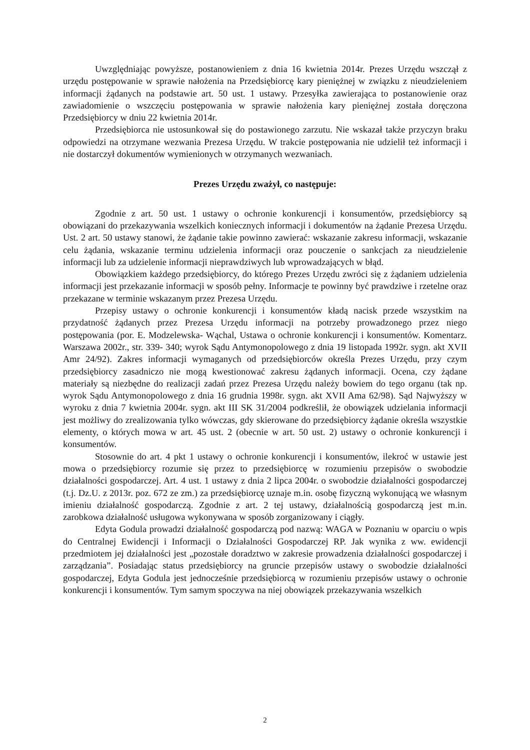Uwzględniając powyższe, postanowieniem z dnia 16 kwietnia 2014r. Prezes Urzędu wszczął z urzędu postępowanie w sprawie nałożenia na Przedsiębiorcę kary pieniężnej w związku z nieudzieleniem informacji żądanych na podstawie art. 50 ust. 1 ustawy. Przesyłka zawierająca to postanowienie oraz zawiadomienie o wszczęciu postępowania w sprawie nałożenia kary pieniężnej została doręczona Przedsiębiorcy w dniu 22 kwietnia 2014r.
Przedsiębiorca nie ustosunkował się do postawionego zarzutu. Nie wskazał także przyczyn braku odpowiedzi na otrzymane wezwania Prezesa Urzędu. W trakcie postępowania nie udzielił też informacji i nie dostarczył dokumentów wymienionych w otrzymanych wezwaniach.
Prezes Urzędu zważył, co następuje:
Zgodnie z art. 50 ust. 1 ustawy o ochronie konkurencji i konsumentów, przedsiębiorcy są obowiązani do przekazywania wszelkich koniecznych informacji i dokumentów na żądanie Prezesa Urzędu. Ust. 2 art. 50 ustawy stanowi, że żądanie takie powinno zawierać: wskazanie zakresu informacji, wskazanie celu żądania, wskazanie terminu udzielenia informacji oraz pouczenie o sankcjach za nieudzielenie informacji lub za udzielenie informacji nieprawdziwych lub wprowadzających w błąd.
Obowiązkiem każdego przedsiębiorcy, do którego Prezes Urzędu zwróci się z żądaniem udzielenia informacji jest przekazanie informacji w sposób pełny. Informacje te powinny być prawdziwe i rzetelne oraz przekazane w terminie wskazanym przez Prezesa Urzędu.
Przepisy ustawy o ochronie konkurencji i konsumentów kładą nacisk przede wszystkim na przydatność żądanych przez Prezesa Urzędu informacji na potrzeby prowadzonego przez niego postępowania (por. E. Modzelewska- Wąchal, Ustawa o ochronie konkurencji i konsumentów. Komentarz. Warszawa 2002r., str. 339- 340; wyrok Sądu Antymonopolowego z dnia 19 listopada 1992r. sygn. akt XVII Amr 24/92). Zakres informacji wymaganych od przedsiębiorców określa Prezes Urzędu, przy czym przedsiębiorcy zasadniczo nie mogą kwestionować zakresu żądanych informacji. Ocena, czy żądane materiały są niezbędne do realizacji zadań przez Prezesa Urzędu należy bowiem do tego organu (tak np. wyrok Sądu Antymonopolowego z dnia 16 grudnia 1998r. sygn. akt XVII Ama 62/98). Sąd Najwyższy w wyroku z dnia 7 kwietnia 2004r. sygn. akt III SK 31/2004 podkreślił, że obowiązek udzielania informacji jest możliwy do zrealizowania tylko wówczas, gdy skierowane do przedsiębiorcy żądanie określa wszystkie elementy, o których mowa w art. 45 ust. 2 (obecnie w art. 50 ust. 2) ustawy o ochronie konkurencji i konsumentów.
Stosownie do art. 4 pkt 1 ustawy o ochronie konkurencji i konsumentów, ilekroć w ustawie jest mowa o przedsiębiorcy rozumie się przez to przedsiębiorcę w rozumieniu przepisów o swobodzie działalności gospodarczej. Art. 4 ust. 1 ustawy z dnia 2 lipca 2004r. o swobodzie działalności gospodarczej (t.j. Dz.U. z 2013r. poz. 672 ze zm.) za przedsiębiorcę uznaje m.in. osobę fizyczną wykonującą we własnym imieniu działalność gospodarczą. Zgodnie z art. 2 tej ustawy, działalnością gospodarczą jest m.in. zarobkowa działalność usługowa wykonywana w sposób zorganizowany i ciągły.
Edyta Godula prowadzi działalność gospodarczą pod nazwą: WAGA w Poznaniu w oparciu o wpis do Centralnej Ewidencji i Informacji o Działalności Gospodarczej RP. Jak wynika z ww. ewidencji przedmiotem jej działalności jest „pozostałe doradztwo w zakresie prowadzenia działalności gospodarczej i zarządzania”. Posiadając status przedsiębiorcy na gruncie przepisów ustawy o swobodzie działalności gospodarczej, Edyta Godula jest jednocześnie przedsiębiorcą w rozumieniu przepisów ustawy o ochronie konkurencji i konsumentów. Tym samym spoczywa na niej obowiązek przekazywania wszelkich
2